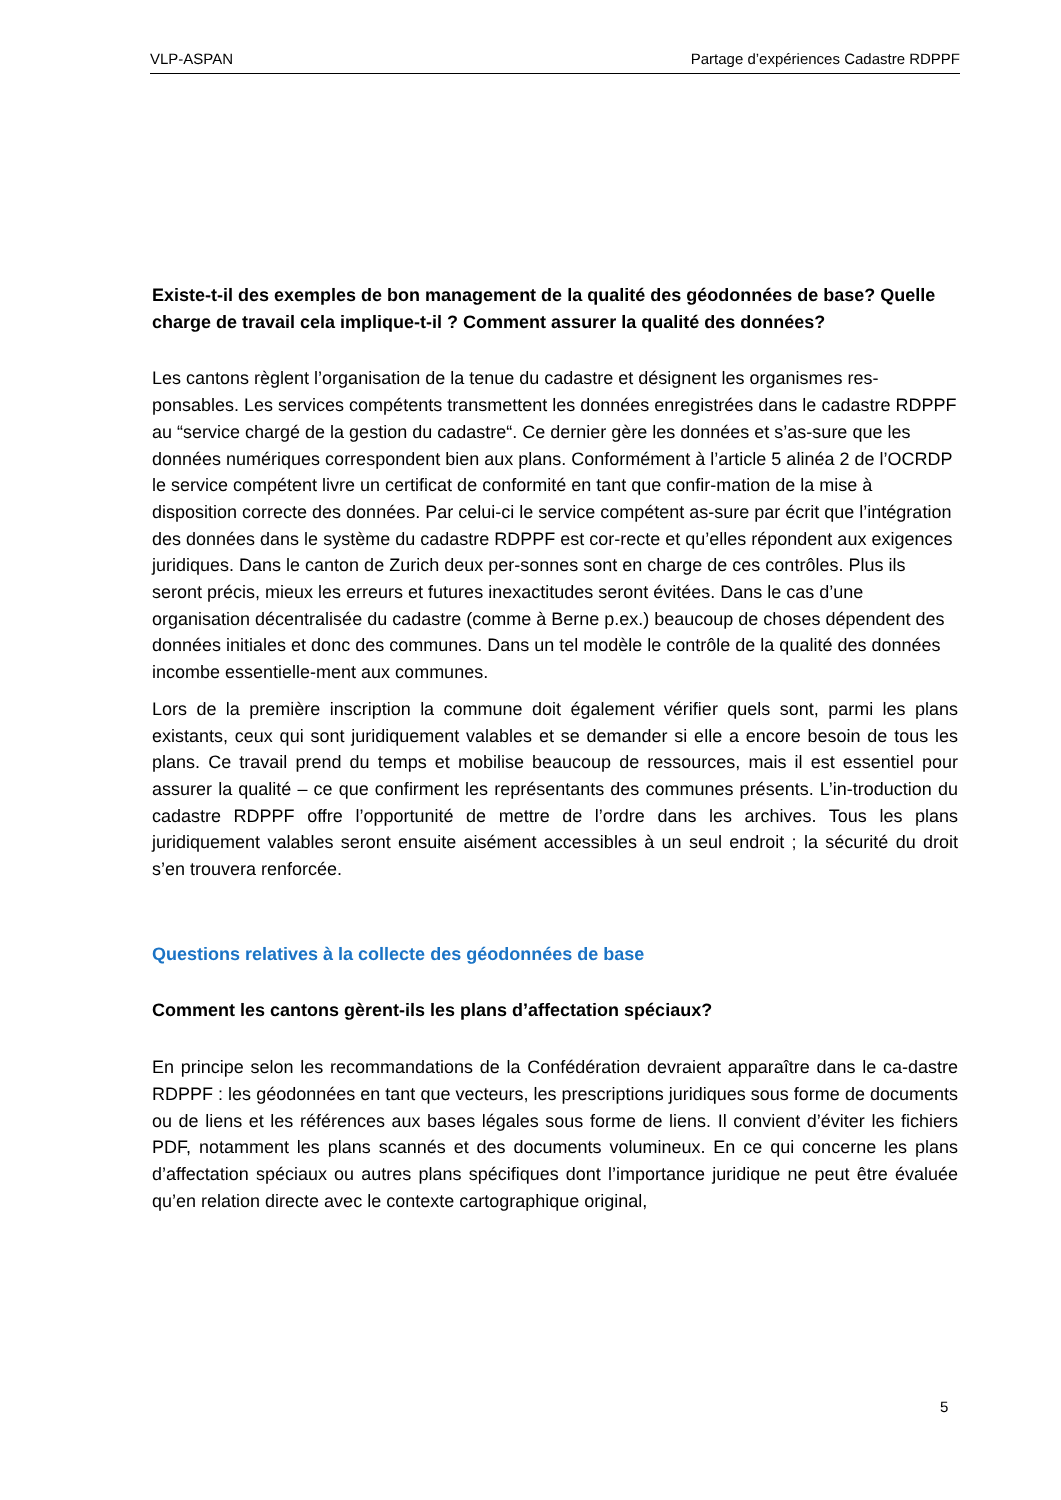VLP-ASPAN Partage d’expériences Cadastre RDPPF
Existe-t-il des exemples de bon management de la qualité des géodonnées de base? Quelle charge de travail cela implique-t-il ? Comment assurer la qualité des données?
Les cantons règlent l’organisation de la tenue du cadastre et désignent les organismes res-ponsables. Les services compétents transmettent les données enregistrées dans le cadastre RDPPF au “service chargé de la gestion du cadastre“. Ce dernier gère les données et s’as-sure que les données numériques correspondent bien aux plans. Conformément à l’article 5 alinéa 2 de l’OCRDP le service compétent livre un certificat de conformité en tant que confir-mation de la mise à disposition correcte des données. Par celui-ci le service compétent as-sure par écrit que l’intégration des données dans le système du cadastre RDPPF est cor-recte et qu’elles répondent aux exigences juridiques. Dans le canton de Zurich deux per-sonnes sont en charge de ces contrôles. Plus ils seront précis, mieux les erreurs et futures inexactitudes seront évitées. Dans le cas d’une organisation décentralisée du cadastre (comme à Berne p.ex.) beaucoup de choses dépendent des données initiales et donc des communes. Dans un tel modèle le contrôle de la qualité des données incombe essentielle-ment aux communes.
Lors de la première inscription la commune doit également vérifier quels sont, parmi les plans existants, ceux qui sont juridiquement valables et se demander si elle a encore besoin de tous les plans. Ce travail prend du temps et mobilise beaucoup de ressources, mais il est essentiel pour assurer la qualité – ce que confirment les représentants des communes présents. L’in-troduction du cadastre RDPPF offre l’opportunité de mettre de l’ordre dans les archives. Tous les plans juridiquement valables seront ensuite aisément accessibles à un seul endroit ; la sécurité du droit s’en trouvera renforcée.
Questions relatives à la collecte des géodonnées de base
Comment les cantons gèrent-ils les plans d’affectation spéciaux?
En principe selon les recommandations de la Confédération devraient apparaître dans le ca-dastre RDPPF : les géodonnées en tant que vecteurs, les prescriptions juridiques sous forme de documents ou de liens et les références aux bases légales sous forme de liens. Il convient d’éviter les fichiers PDF, notamment les plans scannés et des documents volumineux. En ce qui concerne les plans d’affectation spéciaux ou autres plans spécifiques dont l’importance juridique ne peut être évaluée qu’en relation directe avec le contexte cartographique original,
5